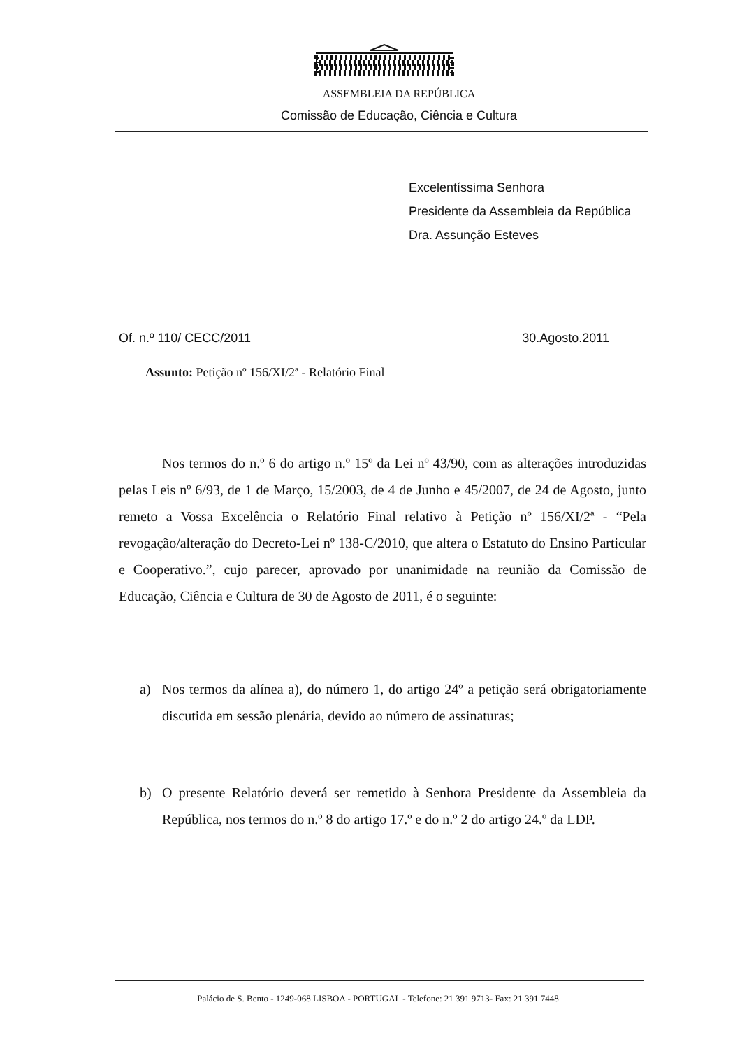ASSEMBLEIA DA REPÚBLICA
Comissão de Educação, Ciência e Cultura
Excelentíssima Senhora
Presidente da Assembleia da República
Dra. Assunção Esteves
Of. n.º 110/ CECC/2011 30.Agosto.2011
Assunto: Petição nº 156/XI/2ª - Relatório Final
Nos termos do n.º 6 do artigo n.º 15º da Lei nº 43/90, com as alterações introduzidas pelas Leis nº 6/93, de 1 de Março, 15/2003, de 4 de Junho e 45/2007, de 24 de Agosto, junto remeto a Vossa Excelência o Relatório Final relativo à Petição nº 156/XI/2ª - “Pela revogação/alteração do Decreto-Lei nº 138-C/2010, que altera o Estatuto do Ensino Particular e Cooperativo.”, cujo parecer, aprovado por unanimidade na reunião da Comissão de Educação, Ciência e Cultura de 30 de Agosto de 2011, é o seguinte:
a) Nos termos da alínea a), do número 1, do artigo 24º a petição será obrigatoriamente discutida em sessão plenária, devido ao número de assinaturas;
b) O presente Relatório deverá ser remetido à Senhora Presidente da Assembleia da República, nos termos do n.º 8 do artigo 17.º e do n.º 2 do artigo 24.º da LDP.
Palácio de S. Bento - 1249-068 LISBOA - PORTUGAL - Telefone: 21 391 9713- Fax: 21 391 7448